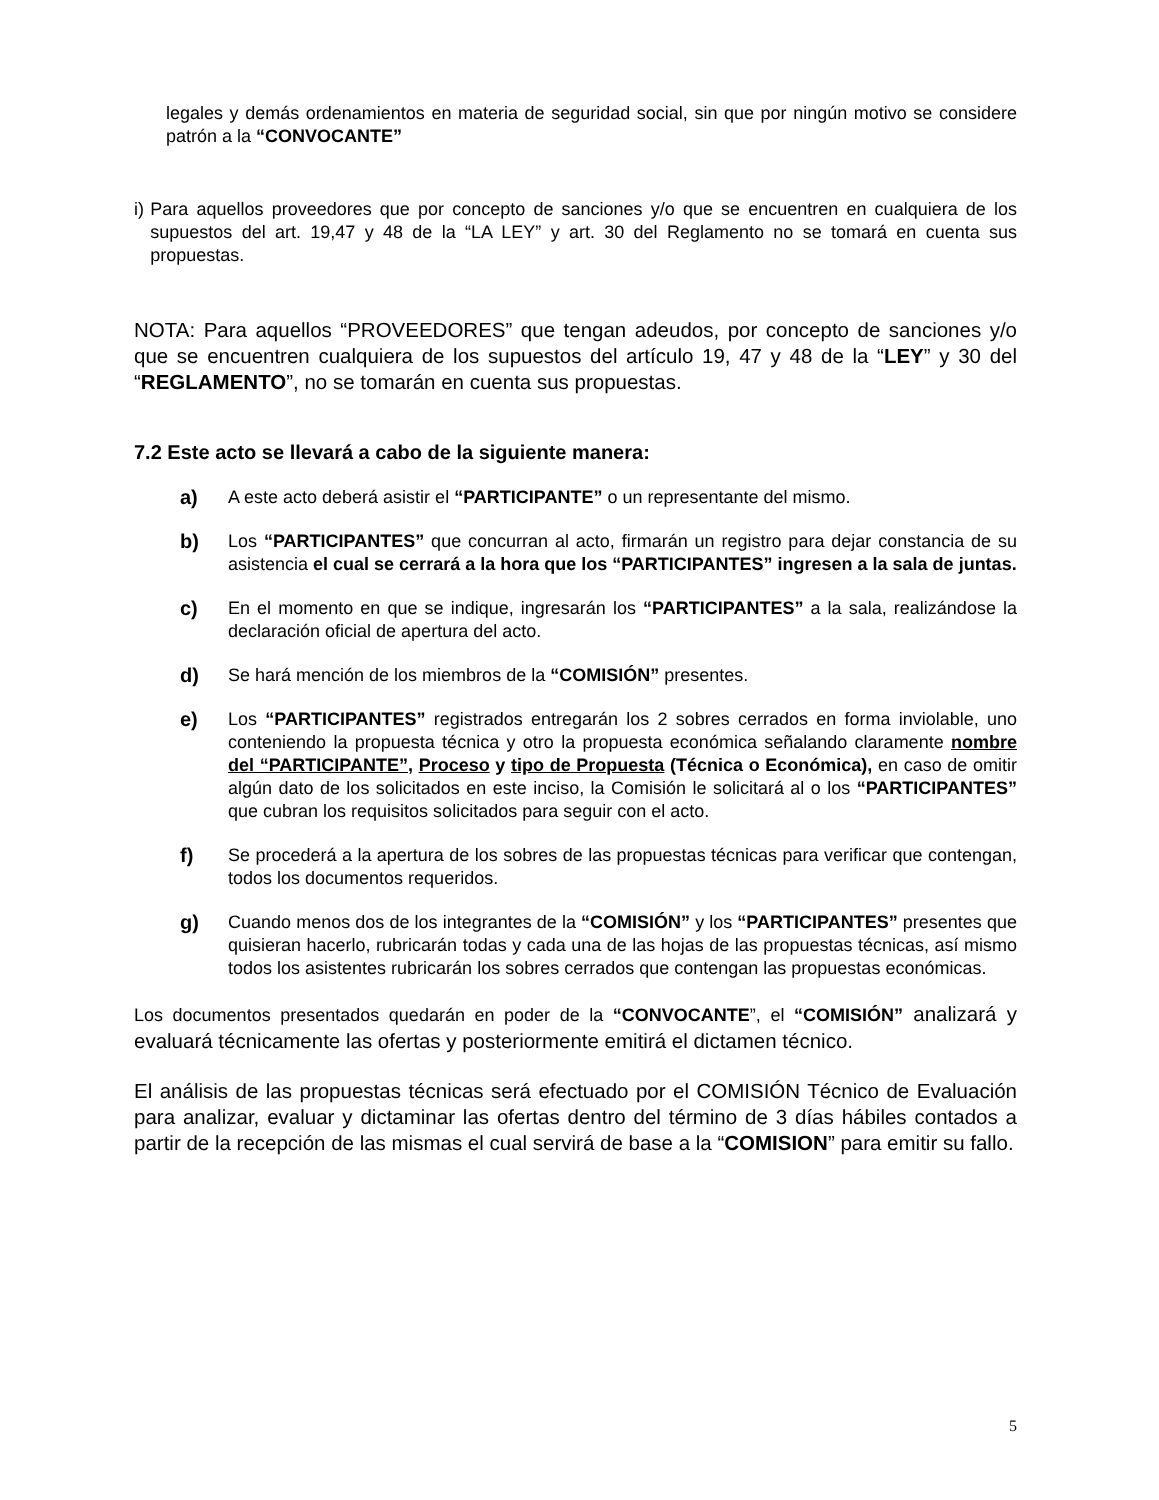legales y demás ordenamientos en materia de seguridad social, sin que por ningún motivo se considere patrón a la “CONVOCANTE”
i) Para aquellos proveedores que por concepto de sanciones y/o que se encuentren en cualquiera de los supuestos del art. 19,47 y 48 de la “LA LEY” y art. 30 del Reglamento no se tomará en cuenta sus propuestas.
NOTA: Para aquellos “PROVEEDORES” que tengan adeudos, por concepto de sanciones y/o que se encuentren cualquiera de los supuestos del artículo 19, 47 y 48 de la “LEY” y 30 del “REGLAMENTO”, no se tomarán en cuenta sus propuestas.
7.2 Este acto se llevará a cabo de la siguiente manera:
a)
A este acto deberá asistir el “PARTICIPANTE” o un representante del mismo.
b)
Los “PARTICIPANTES” que concurran al acto, firmarán un registro para dejar constancia de su asistencia el cual se cerrará a la hora que los “PARTICIPANTES” ingresen a la sala de juntas.
c)
En el momento en que se indique, ingresarán los “PARTICIPANTES” a la sala, realizándose la declaración oficial de apertura del acto.
d)
Se hará mención de los miembros de la “COMISIÓN” presentes.
e)
Los “PARTICIPANTES” registrados entregarán los 2 sobres cerrados en forma inviolable, uno conteniendo la propuesta técnica y otro la propuesta económica señalando claramente nombre del “PARTICIPANTE”, Proceso y tipo de Propuesta (Técnica o Económica), en caso de omitir algún dato de los solicitados en este inciso, la Comisión le solicitará al o los “PARTICIPANTES” que cubran los requisitos solicitados para seguir con el acto.
f)
Se procederá a la apertura de los sobres de las propuestas técnicas para verificar que contengan, todos los documentos requeridos.
g)
Cuando menos dos de los integrantes de la “COMISIÓN” y los “PARTICIPANTES” presentes que quisieran hacerlo, rubricarán todas y cada una de las hojas de las propuestas técnicas, así mismo todos los asistentes rubricarán los sobres cerrados que contengan las propuestas económicas.
Los documentos presentados quedarán en poder de la “CONVOCANTE”, el “COMISIÓN” analizará y evaluará técnicamente las ofertas y posteriormente emitirá el dictamen técnico.
El análisis de las propuestas técnicas será efectuado por el COMISIÓN Técnico de Evaluación para analizar, evaluar y dictaminar las ofertas dentro del término de 3 días hábiles contados a partir de la recepción de las mismas el cual servirá de base a la “COMISION” para emitir su fallo.
5